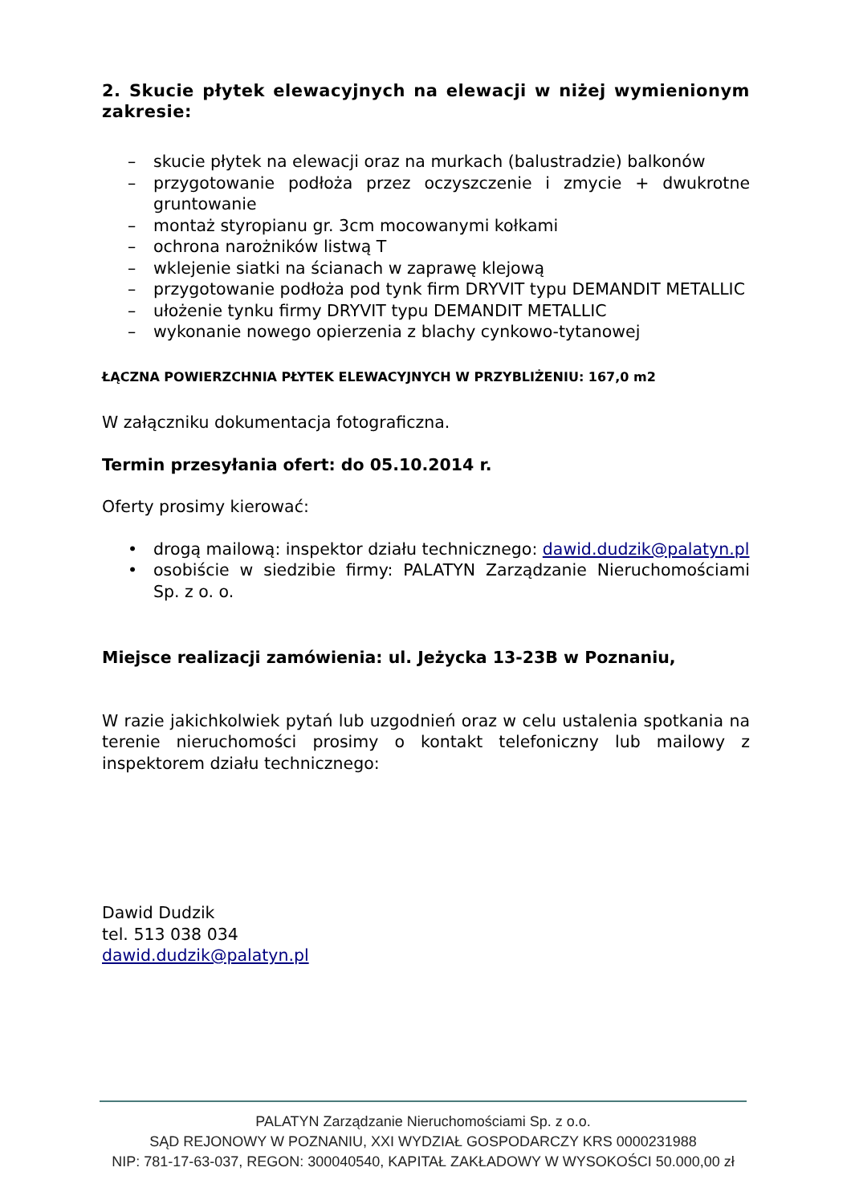2. Skucie płytek elewacyjnych na elewacji w niżej wymienionym zakresie:
– skucie płytek na elewacji oraz na murkach (balustradzie) balkonów
– przygotowanie podłoża przez oczyszczenie i zmycie + dwukrotne gruntowanie
– montaż styropianu gr. 3cm mocowanymi kołkami
– ochrona narożników listwą T
– wklejenie siatki na ścianach w zaprawę klejową
– przygotowanie podłoża pod tynk firm DRYVIT typu DEMANDIT METALLIC
– ułożenie tynku firmy DRYVIT typu DEMANDIT METALLIC
– wykonanie nowego opierzenia z blachy cynkowo-tytanowej
ŁĄCZNA POWIERZCHNIA PŁYTEK ELEWACYJNYCH W PRZYBLIŻENIU: 167,0 m2
W załączniku dokumentacja fotograficzna.
Termin przesyłania ofert: do 05.10.2014 r.
Oferty prosimy kierować:
• drogą mailową: inspektor działu technicznego: dawid.dudzik@palatyn.pl
• osobiście w siedzibie firmy: PALATYN Zarządzanie Nieruchomościami Sp. z o. o.
Miejsce realizacji zamówienia: ul. Jeżycka 13-23B w Poznaniu,
W razie jakichkolwiek pytań lub uzgodnień oraz w celu ustalenia spotkania na terenie nieruchomości prosimy o kontakt telefoniczny lub mailowy z inspektorem działu technicznego:
Dawid Dudzik
tel. 513 038 034
dawid.dudzik@palatyn.pl
PALATYN Zarządzanie Nieruchomościami Sp. z o.o.
SĄD REJONOWY W POZNANIU, XXI WYDZIAŁ GOSPODARCZY KRS 0000231988
NIP: 781-17-63-037, REGON: 300040540, KAPITAŁ ZAKŁADOWY W WYSOKOŚCI 50.000,00 zł